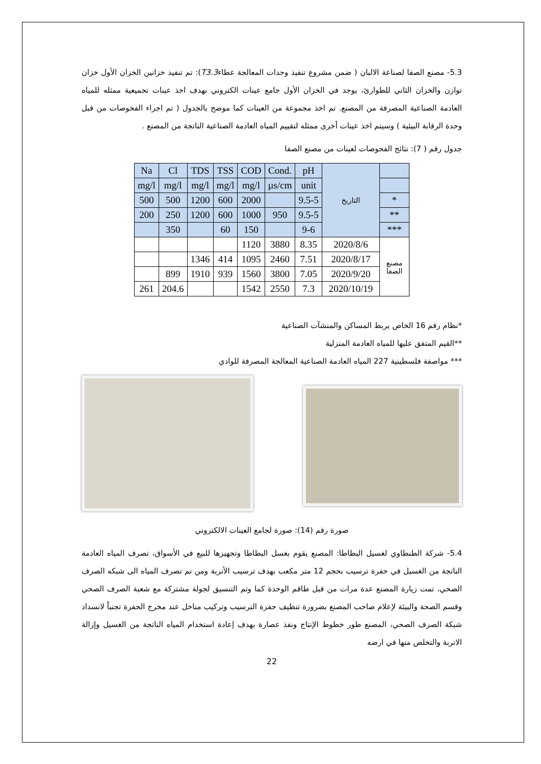5.3- مصنع الصفا لصناعة الالبان ( ضمن مشروع تنفيذ وحدات المعالجة عطاءT3.3): تم تنفيذ خزانين الخزان الأول خزان توازن والخزان الثاني للطوارئ، يوجد في الخزان الأول جامع عينات الكتروني بهدف اخذ عينات تجميعية ممثله للمياه العادمة الصناعية المصرفة من المصنع. تم اخذ مجموعة من العينات كما موضح بالجدول ( تم اجراء الفحوصات من قبل وحدة الرقابة البيئية ) وسيتم اخذ عينات أخرى ممثله لتقييم المياه العادمة الصناعية الناتجة من المصنع .
جدول رقم ( 7): نتائج الفحوصات لعينات من مصنع الصفا
| Na | Cl | TDS | TSS | COD | Cond. | pH | التاريخ | |
| mg/l | mg/l | mg/l | mg/l | mg/l | µs/cm | unit | | |
| 500 | 500 | 1200 | 600 | 2000 | | 9.5-5 | | * |
| 200 | 250 | 1200 | 600 | 1000 | 950 | 9.5-5 | | ** |
| | 350 | | 60 | 150 | | 9-6 | | *** |
| | | | | 1120 | 3880 | 8.35 | 2020/8/6 | مصنع الصفا |
| | | 1346 | 414 | 1095 | 2460 | 7.51 | 2020/8/17 | |
| | 899 | 1910 | 939 | 1560 | 3800 | 7.05 | 2020/9/20 | |
| 261 | 204.6 | | | 1542 | 2550 | 7.3 | 2020/10/19 | |
*نظام رقم 16 الخاص بربط المساكن والمنشآت الصناعية
**القيم المتفق عليها للمياه العادمة المنزلية
*** مواصفة فلسطينية 227 المياه العادمة الصناعية المعالجة المصرفة للوادي
صورة رقم (14): صورة لجامع العينات الالكتروني
5.4- شركة الطنطاوي لغسيل البطاطا: المصنع يقوم بغسل البطاطا وتجهيزها للبيع في الأسواق، تصرف المياه العادمة الناتجة من الغسيل في حفرة ترسيب بحجم 12 متر مكعب بهدف ترسيب الأتربة ومن تم تصرف المياه الى شبكه الصرف الصحي، تمت زيارة المصنع عدة مرات من قبل طاقم الوحدة كما وتم التنسيق لجولة مشتركة مع شعبة الصرف الصحي وقسم الصحة والبيئة لإعلام صاحب المصنع بضرورة تنظيف حفرة الترسيب وتركيب مناخل عند مخرج الحفرة تجنباً لانسداد شبكة الصرف الصحي، المصنع طور خطوط الإنتاج ونفذ عصارة بهدف إعادة استخدام المياه الناتجة من الغسيل وإزالة الاتربة والتخلص منها في ارضه
22